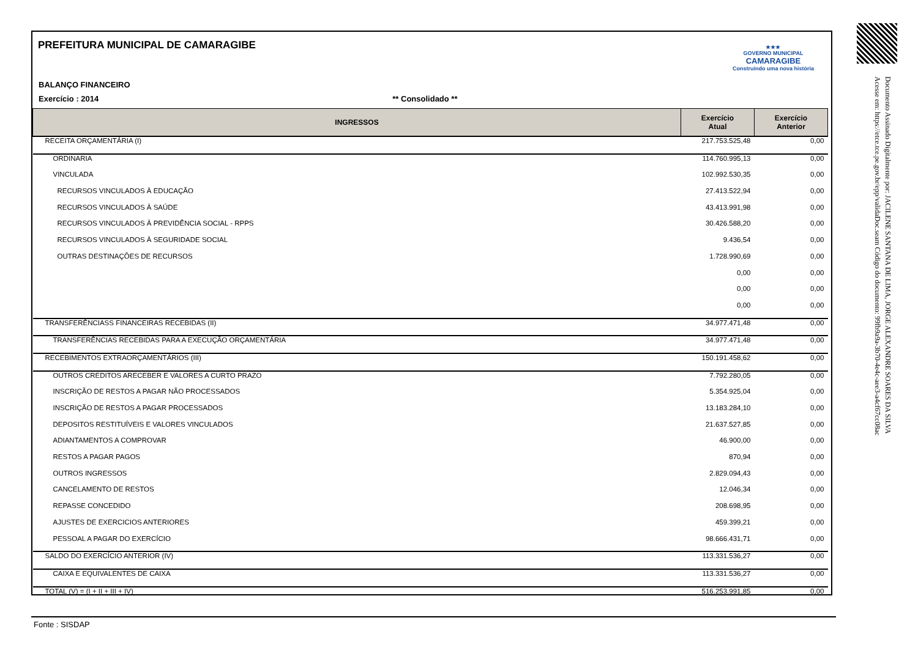★★★
GOVERNO MUNICIPAL
CAMARAGIBE
Construindo uma nova história
PREFEITURA MUNICIPAL DE CAMARAGIBE
BALANÇO FINANCEIRO
Exercício : 2014 ** Consolidado **
| INGRESSOS | Exercício Atual | Exercício Anterior |
| --- | --- | --- |
| RECEITA ORÇAMENTÁRIA (I) | 217.753.525,48 | 0,00 |
| ORDINARIA | 114.760.995,13 | 0,00 |
| VINCULADA | 102.992.530,35 | 0,00 |
| RECURSOS VINCULADOS À EDUCAÇÃO | 27.413.522,94 | 0,00 |
| RECURSOS VINCULADOS À SAÚDE | 43.413.991,98 | 0,00 |
| RECURSOS VINCULADOS À PREVIDÊNCIA SOCIAL - RPPS | 30.426.588,20 | 0,00 |
| RECURSOS VINCULADOS À SEGURIDADE SOCIAL | 9.436,54 | 0,00 |
| OUTRAS DESTINAÇÕES DE RECURSOS | 1.728.990,69 | 0,00 |
| | 0,00 | 0,00 |
| | 0,00 | 0,00 |
| | 0,00 | 0,00 |
| TRANSFERÊNCIASS FINANCEIRAS RECEBIDAS (II) | 34.977.471,48 | 0,00 |
| TRANSFERÊNCIAS RECEBIDAS PARA A EXECUÇÃO ORÇAMENTÁRIA | 34.977.471,48 | 0,00 |
| RECEBIMENTOS EXTRAORÇAMENTÁRIOS (III) | 150.191.458,62 | 0,00 |
| OUTROS CREDITOS ARECEBER E VALORES A CURTO PRAZO | 7.792.280,05 | 0,00 |
| INSCRIÇÃO DE RESTOS A PAGAR NÃO PROCESSADOS | 5.354.925,04 | 0,00 |
| INSCRIÇÃO DE RESTOS A PAGAR PROCESSADOS | 13.183.284,10 | 0,00 |
| DEPOSITOS RESTITUÍVEIS E VALORES VINCULADOS | 21.637.527,85 | 0,00 |
| ADIANTAMENTOS A COMPROVAR | 46.900,00 | 0,00 |
| RESTOS A PAGAR PAGOS | 870,94 | 0,00 |
| OUTROS INGRESSOS | 2.829.094,43 | 0,00 |
| CANCELAMENTO DE RESTOS | 12.046,34 | 0,00 |
| REPASSE CONCEDIDO | 208.698,95 | 0,00 |
| AJUSTES DE EXERCICIOS ANTERIORES | 459.399,21 | 0,00 |
| PESSOAL A PAGAR DO EXERCÍCIO | 98.666.431,71 | 0,00 |
| SALDO DO EXERCÍCIO ANTERIOR (IV) | 113.331.536,27 | 0,00 |
| CAIXA E EQUIVALENTES DE CAIXA | 113.331.536,27 | 0,00 |
| TOTAL (V) = (I + II + III + IV) | 516.253.991,85 | 0,00 |
Fonte : SISDAP
Documento Assinado Digitalmente por: JACILENE SANTANA DE LIMA, JORGE ALEXANDRE SOARES DA SILVA
Acesse em: https://etce.tce.pe.gov.br/epp/validaDoc.seam Código do documento: 99fb9a9a-3b70-4e4c-aee3-a4cf67cc08ac